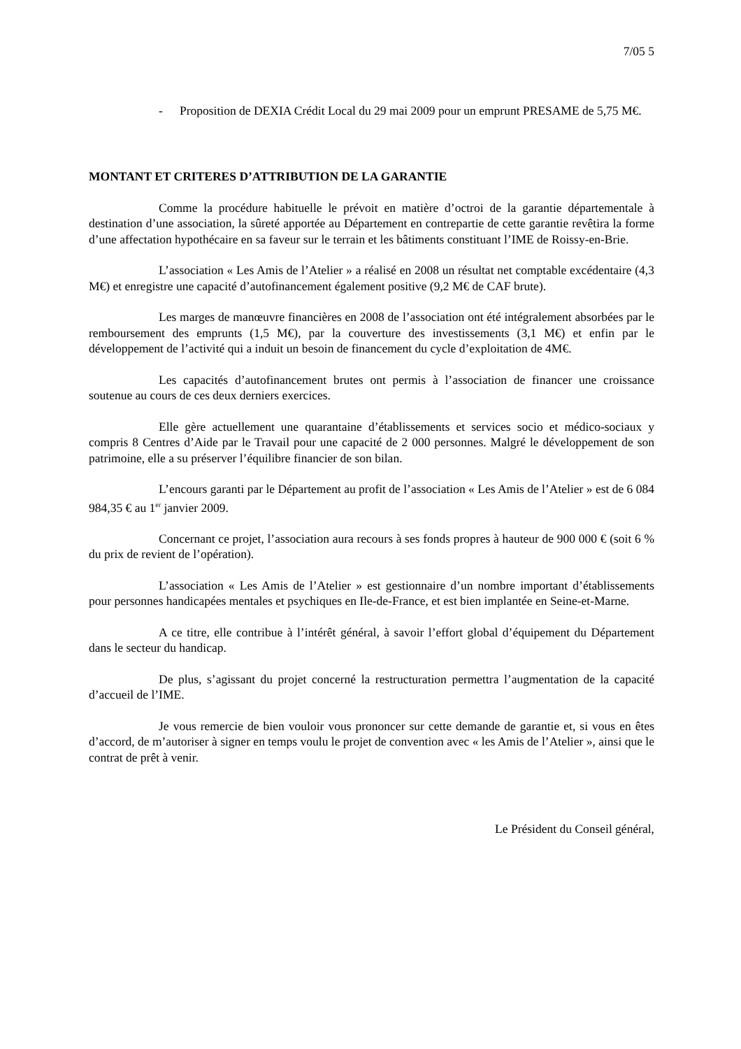7/05 5
- Proposition de DEXIA Crédit Local du 29 mai 2009 pour un emprunt PRESAME de 5,75 M€.
MONTANT ET CRITERES D’ATTRIBUTION DE LA GARANTIE
Comme la procédure habituelle le prévoit en matière d’octroi de la garantie départementale à destination d’une association, la sûreté apportée au Département en contrepartie de cette garantie revêtira la forme d’une affectation hypothécaire en sa faveur sur le terrain et les bâtiments constituant l’IME de Roissy-en-Brie.
L’association « Les Amis de l’Atelier » a réalisé en 2008 un résultat net comptable excédentaire (4,3 M€) et enregistre une capacité d’autofinancement également positive (9,2 M€ de CAF brute).
Les marges de manœuvre financières en 2008 de l’association ont été intégralement absorbées par le remboursement des emprunts (1,5 M€), par la couverture des investissements (3,1 M€) et enfin par le développement de l’activité qui a induit un besoin de financement du cycle d’exploitation de 4M€.
Les capacités d’autofinancement brutes ont permis à l’association de financer une croissance soutenue au cours de ces deux derniers exercices.
Elle gère actuellement une quarantaine d’établissements et services socio et médico-sociaux y compris 8 Centres d’Aide par le Travail pour une capacité de 2 000 personnes. Malgré le développement de son patrimoine, elle a su préserver l’équilibre financier de son bilan.
L’encours garanti par le Département au profit de l’association « Les Amis de l’Atelier » est de 6 084 984,35 € au 1<sup>er</sup> janvier 2009.
Concernant ce projet, l’association aura recours à ses fonds propres à hauteur de 900 000 € (soit 6 % du prix de revient de l’opération).
L’association « Les Amis de l’Atelier » est gestionnaire d’un nombre important d’établissements pour personnes handicapées mentales et psychiques en Ile-de-France, et est bien implantée en Seine-et-Marne.
A ce titre, elle contribue à l’intérêt général, à savoir l’effort global d’équipement du Département dans le secteur du handicap.
De plus, s’agissant du projet concerné la restructuration permettra l’augmentation de la capacité d’accueil de l’IME.
Je vous remercie de bien vouloir vous prononcer sur cette demande de garantie et, si vous en êtes d’accord, de m’autoriser à signer en temps voulu le projet de convention avec « les Amis de l’Atelier », ainsi que le contrat de prêt à venir.
Le Président du Conseil général,